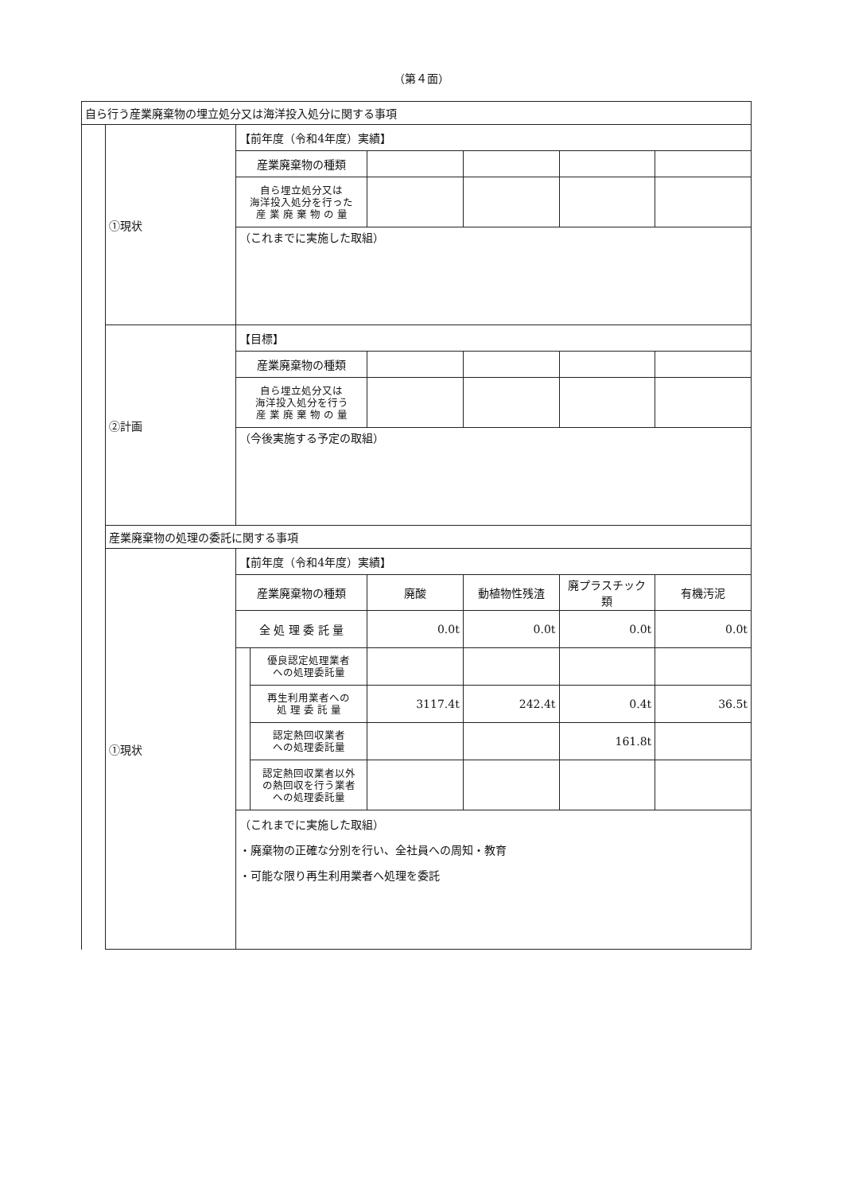（第４面）
| 自ら行う産業廃棄物の埋立処分又は海洋投入処分に関する事項 | | | | | | | |
| | ①現状 | 【前年度（令和4年度）実績】 | | | | | |
| | | 産業廃棄物の種類 | | | | | |
| | | 自ら埋立処分又は 海洋投入処分を行った 産 業 廃 棄 物 の 量 | | | | | |
| | | （これまでに実施した取組） | | | | | |
| | ②計画 | 【目標】 | | | | | |
| | | 産業廃棄物の種類 | | | | | |
| | | 自ら埋立処分又は 海洋投入処分を行う 産 業 廃 棄 物 の 量 | | | | | |
| | | （今後実施する予定の取組） | | | | | |
| | 産業廃棄物の処理の委託に関する事項 | | | | | | |
| | ①現状 | 【前年度（令和4年度）実績】 | | | | | |
| | | 産業廃棄物の種類 | | 廃酸 | 動植物性残渣 | 廃プラスチック類 | 有機汚泥 |
| | | 全 処 理 委 託 量 | | 0.0t | 0.0t | 0.0t | 0.0t |
| | | | 優良認定処理業者 への処理委託量 | | | | |
| | | | 再生利用業者への 処 理 委 託 量 | 3117.4t | 242.4t | 0.4t | 36.5t |
| | | | 認定熱回収業者 への処理委託量 | | | 161.8t | |
| | | | 認定熱回収業者以外 の熱回収を行う業者 への処理委託量 | | | | |
| | | （これまでに実施した取組） ・廃棄物の正確な分別を行い、全社員への周知・教育 ・可能な限り再生利用業者へ処理を委託 | | | | | |